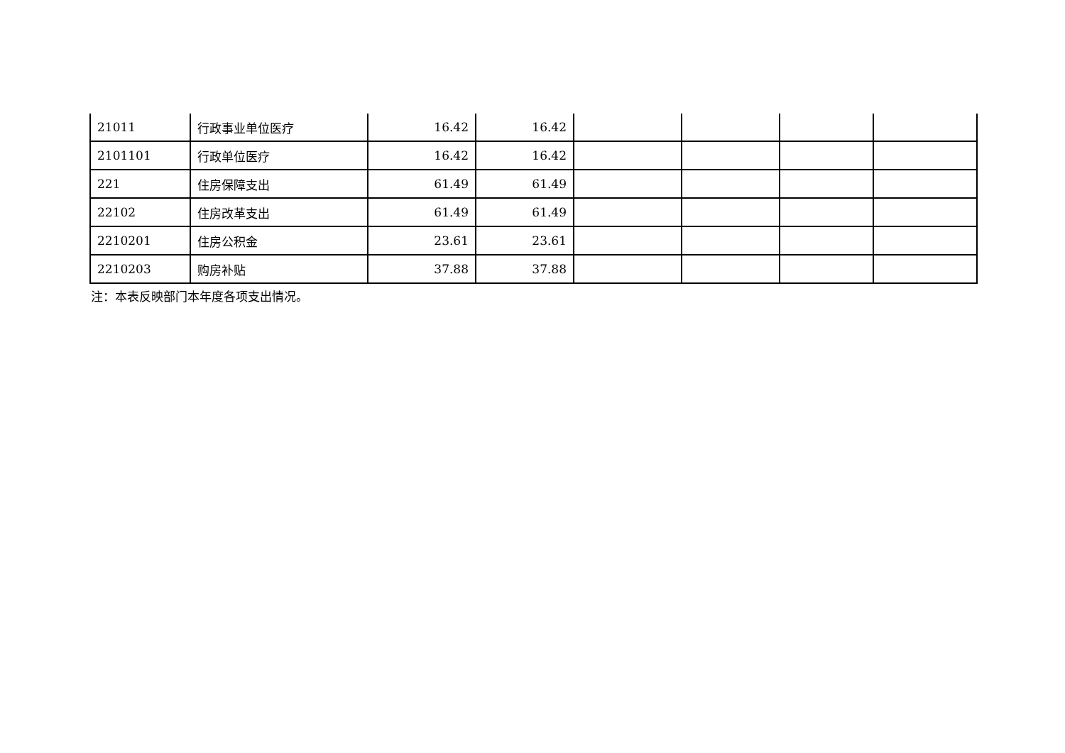| 21011 | 行政事业单位医疗 | 16.42 | 16.42 | | | | |
| 2101101 | 行政单位医疗 | 16.42 | 16.42 | | | | |
| 221 | 住房保障支出 | 61.49 | 61.49 | | | | |
| 22102 | 住房改革支出 | 61.49 | 61.49 | | | | |
| 2210201 | 住房公积金 | 23.61 | 23.61 | | | | |
| 2210203 | 购房补贴 | 37.88 | 37.88 | | | | |
注：本表反映部门本年度各项支出情况。